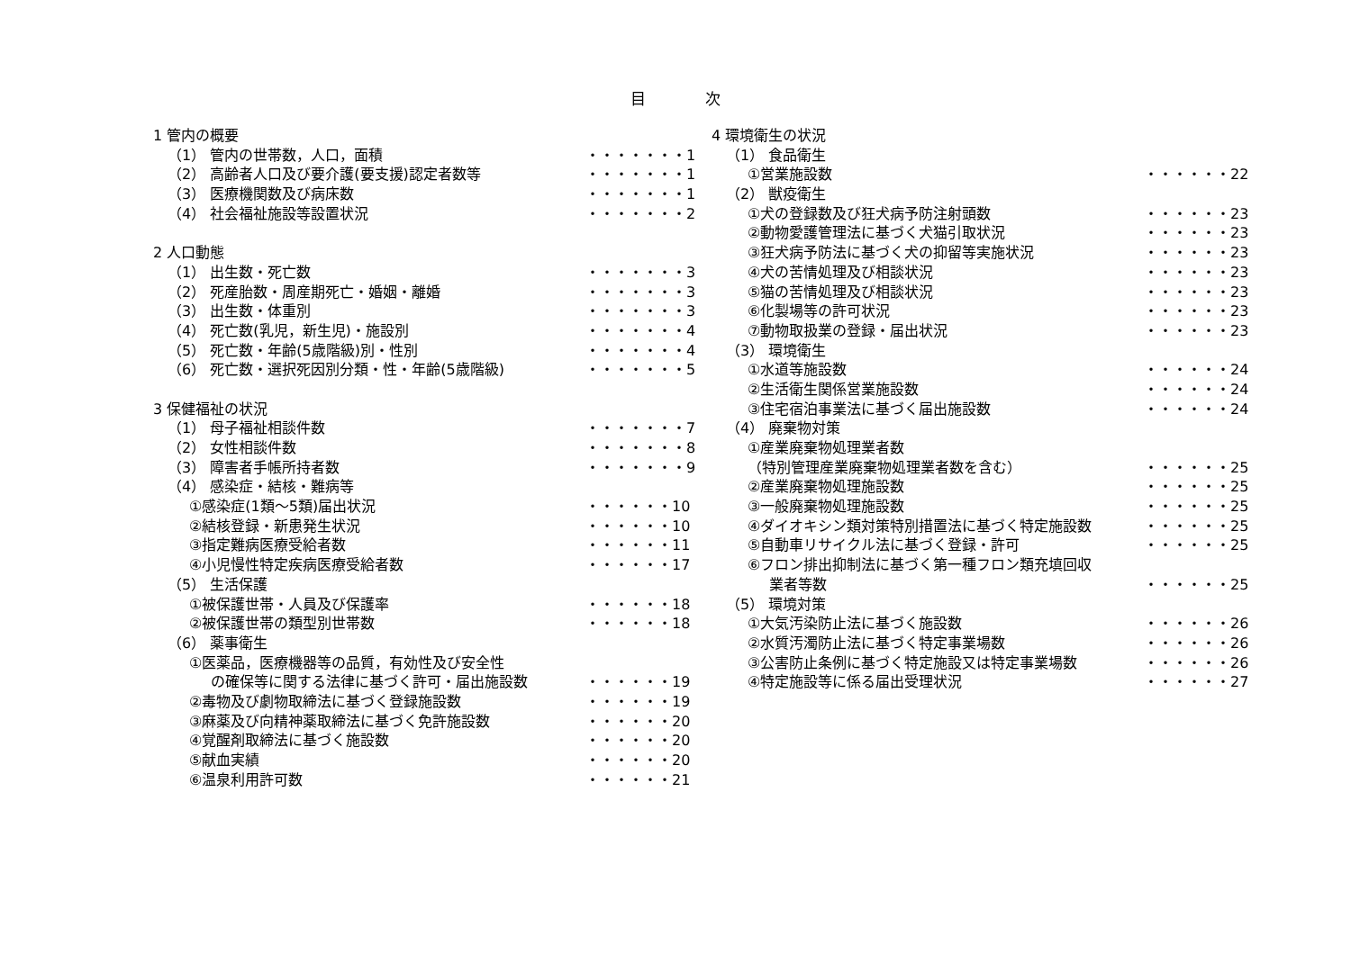目 次
1 管内の概要
（1） 管内の世帯数，人口，面積 ・・・・・・・1
（2） 高齢者人口及び要介護(要支援)認定者数等 ・・・・・・・1
（3） 医療機関数及び病床数 ・・・・・・・1
（4） 社会福祉施設等設置状況 ・・・・・・・2
2 人口動態
（1） 出生数・死亡数 ・・・・・・・3
（2） 死産胎数・周産期死亡・婚姻・離婚 ・・・・・・・3
（3） 出生数・体重別 ・・・・・・・3
（4） 死亡数(乳児，新生児)・施設別 ・・・・・・・4
（5） 死亡数・年齢(5歳階級)別・性別 ・・・・・・・4
（6） 死亡数・選択死因別分類・性・年齢(5歳階級) ・・・・・・・5
3 保健福祉の状況
（1） 母子福祉相談件数 ・・・・・・・7
（2） 女性相談件数 ・・・・・・・8
（3） 障害者手帳所持者数 ・・・・・・・9
（4） 感染症・結核・難病等
①感染症(1類～5類)届出状況 ・・・・・・10
②結核登録・新患発生状況 ・・・・・・10
③指定難病医療受給者数 ・・・・・・11
④小児慢性特定疾病医療受給者数 ・・・・・・17
（5） 生活保護
①被保護世帯・人員及び保護率 ・・・・・・18
②被保護世帯の類型別世帯数 ・・・・・・18
（6） 薬事衛生
①医薬品，医療機器等の品質，有効性及び安全性
の確保等に関する法律に基づく許可・届出施設数 ・・・・・・19
②毒物及び劇物取締法に基づく登録施設数 ・・・・・・19
③麻薬及び向精神薬取締法に基づく免許施設数 ・・・・・・20
④覚醒剤取締法に基づく施設数 ・・・・・・20
⑤献血実績 ・・・・・・20
⑥温泉利用許可数 ・・・・・・21
4 環境衛生の状況
（1） 食品衛生
①営業施設数 ・・・・・・22
（2） 獣疫衛生
①犬の登録数及び狂犬病予防注射頭数 ・・・・・・23
②動物愛護管理法に基づく犬猫引取状況 ・・・・・・23
③狂犬病予防法に基づく犬の抑留等実施状況 ・・・・・・23
④犬の苦情処理及び相談状況 ・・・・・・23
⑤猫の苦情処理及び相談状況 ・・・・・・23
⑥化製場等の許可状況 ・・・・・・23
⑦動物取扱業の登録・届出状況 ・・・・・・23
（3） 環境衛生
①水道等施設数 ・・・・・・24
②生活衛生関係営業施設数 ・・・・・・24
③住宅宿泊事業法に基づく届出施設数 ・・・・・・24
（4） 廃棄物対策
①産業廃棄物処理業者数
（特別管理産業廃棄物処理業者数を含む） ・・・・・・25
②産業廃棄物処理施設数 ・・・・・・25
③一般廃棄物処理施設数 ・・・・・・25
④ダイオキシン類対策特別措置法に基づく特定施設数 ・・・・・・25
⑤自動車リサイクル法に基づく登録・許可 ・・・・・・25
⑥フロン排出抑制法に基づく第一種フロン類充填回収
業者等数 ・・・・・・25
（5） 環境対策
①大気汚染防止法に基づく施設数 ・・・・・・26
②水質汚濁防止法に基づく特定事業場数 ・・・・・・26
③公害防止条例に基づく特定施設又は特定事業場数 ・・・・・・26
④特定施設等に係る届出受理状況 ・・・・・・27